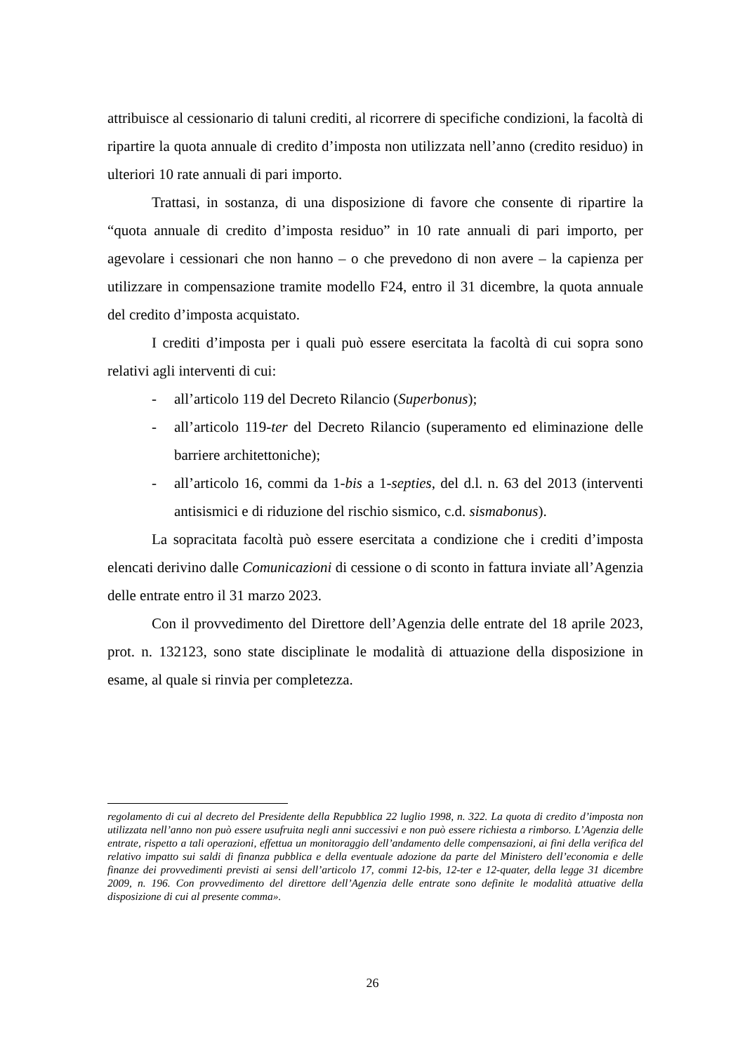attribuisce al cessionario di taluni crediti, al ricorrere di specifiche condizioni, la facoltà di ripartire la quota annuale di credito d’imposta non utilizzata nell’anno (credito residuo) in ulteriori 10 rate annuali di pari importo.
Trattasi, in sostanza, di una disposizione di favore che consente di ripartire la “quota annuale di credito d’imposta residuo” in 10 rate annuali di pari importo, per agevolare i cessionari che non hanno – o che prevedono di non avere – la capienza per utilizzare in compensazione tramite modello F24, entro il 31 dicembre, la quota annuale del credito d’imposta acquistato.
I crediti d’imposta per i quali può essere esercitata la facoltà di cui sopra sono relativi agli interventi di cui:
- all’articolo 119 del Decreto Rilancio (Superbonus);
- all’articolo 119-ter del Decreto Rilancio (superamento ed eliminazione delle barriere architettoniche);
- all’articolo 16, commi da 1-bis a 1-septies, del d.l. n. 63 del 2013 (interventi antisismici e di riduzione del rischio sismico, c.d. sismabonus).
La sopracitata facoltà può essere esercitata a condizione che i crediti d’imposta elencati derivino dalle Comunicazioni di cessione o di sconto in fattura inviate all’Agenzia delle entrate entro il 31 marzo 2023.
Con il provvedimento del Direttore dell’Agenzia delle entrate del 18 aprile 2023, prot. n. 132123, sono state disciplinate le modalità di attuazione della disposizione in esame, al quale si rinvia per completezza.
regolamento di cui al decreto del Presidente della Repubblica 22 luglio 1998, n. 322. La quota di credito d’imposta non utilizzata nell’anno non può essere usufruita negli anni successivi e non può essere richiesta a rimborso. L’Agenzia delle entrate, rispetto a tali operazioni, effettua un monitoraggio dell’andamento delle compensazioni, ai fini della verifica del relativo impatto sui saldi di finanza pubblica e della eventuale adozione da parte del Ministero dell’economia e delle finanze dei provvedimenti previsti ai sensi dell’articolo 17, commi 12-bis, 12-ter e 12-quater, della legge 31 dicembre 2009, n. 196. Con provvedimento del direttore dell’Agenzia delle entrate sono definite le modalità attuative della disposizione di cui al presente comma».
26